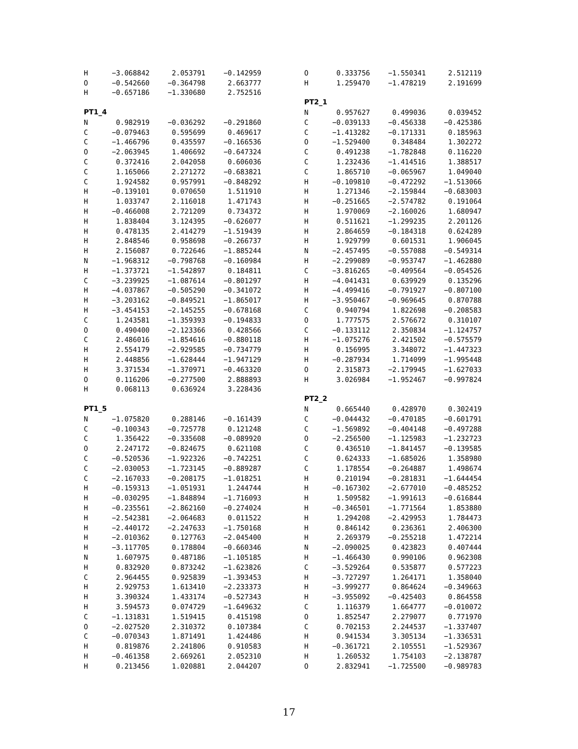| H | −3.068842 | 2.053791 | −0.142959 |
| O | −0.542660 | −0.364798 | 2.663777 |
| H | −0.657186 | −1.330680 | 2.752516 |
PT1_4
| N | 0.982919 | −0.036292 | −0.291860 |
| C | −0.079463 | 0.595699 | 0.469617 |
| C | −1.466796 | 0.435597 | −0.166536 |
| O | −2.063945 | 1.406692 | −0.647324 |
| C | 0.372416 | 2.042058 | 0.606036 |
| C | 1.165066 | 2.271272 | −0.683821 |
| C | 1.924582 | 0.957991 | −0.848292 |
| H | −0.139101 | 0.070650 | 1.511910 |
| H | 1.033747 | 2.116018 | 1.471743 |
| H | −0.466008 | 2.721209 | 0.734372 |
| H | 1.838404 | 3.124395 | −0.626077 |
| H | 0.478135 | 2.414279 | −1.519439 |
| H | 2.848546 | 0.958698 | −0.266737 |
| H | 2.156087 | 0.722646 | −1.885244 |
| N | −1.968312 | −0.798768 | −0.160984 |
| H | −1.373721 | −1.542897 | 0.184811 |
| C | −3.239925 | −1.087614 | −0.801297 |
| H | −4.037867 | −0.505290 | −0.341072 |
| H | −3.203162 | −0.849521 | −1.865017 |
| H | −3.454153 | −2.145255 | −0.678168 |
| C | 1.243581 | −1.359393 | −0.194833 |
| O | 0.490400 | −2.123366 | 0.428566 |
| C | 2.486016 | −1.854616 | −0.880118 |
| H | 2.554179 | −2.929585 | −0.734779 |
| H | 2.448856 | −1.628444 | −1.947129 |
| H | 3.371534 | −1.370971 | −0.463320 |
| O | 0.116206 | −0.277500 | 2.888893 |
| H | 0.068113 | 0.636924 | 3.228436 |
PT1_5
| N | −1.075820 | 0.288146 | −0.161439 |
| C | −0.100343 | −0.725778 | 0.121248 |
| C | 1.356422 | −0.335608 | −0.089920 |
| O | 2.247172 | −0.824675 | 0.621108 |
| C | −0.520536 | −1.922326 | −0.742251 |
| C | −2.030053 | −1.723145 | −0.889287 |
| C | −2.167033 | −0.208175 | −1.018251 |
| H | −0.159313 | −1.051931 | 1.244744 |
| H | −0.030295 | −1.848894 | −1.716093 |
| H | −0.235561 | −2.862160 | −0.274024 |
| H | −2.542381 | −2.064683 | 0.011522 |
| H | −2.440172 | −2.247633 | −1.750168 |
| H | −2.010362 | 0.127763 | −2.045400 |
| H | −3.117705 | 0.178804 | −0.660346 |
| N | 1.607975 | 0.487186 | −1.105185 |
| H | 0.832920 | 0.873242 | −1.623826 |
| C | 2.964455 | 0.925839 | −1.393453 |
| H | 2.929753 | 1.613410 | −2.233373 |
| H | 3.390324 | 1.433174 | −0.527343 |
| H | 3.594573 | 0.074729 | −1.649632 |
| C | −1.131831 | 1.519415 | 0.415198 |
| O | −2.027520 | 2.310372 | 0.107384 |
| C | −0.070343 | 1.871491 | 1.424486 |
| H | 0.819876 | 2.241806 | 0.910583 |
| H | −0.461358 | 2.669261 | 2.052310 |
| H | 0.213456 | 1.020881 | 2.044207 |
| O | 0.333756 | −1.550341 | 2.512119 |
| H | 1.259470 | −1.478219 | 2.191699 |
PT2_1
| N | 0.957627 | 0.499036 | 0.039452 |
| C | −0.039133 | −0.456338 | −0.425386 |
| C | −1.413282 | −0.171331 | 0.185963 |
| O | −1.529400 | 0.348484 | 1.302272 |
| C | 0.491238 | −1.782848 | 0.116220 |
| C | 1.232436 | −1.414516 | 1.388517 |
| C | 1.865710 | −0.065967 | 1.049040 |
| H | −0.109810 | −0.472292 | −1.513066 |
| H | 1.271346 | −2.159844 | −0.683003 |
| H | −0.251665 | −2.574782 | 0.191064 |
| H | 1.970069 | −2.160026 | 1.680947 |
| H | 0.511621 | −1.299235 | 2.201126 |
| H | 2.864659 | −0.184318 | 0.624289 |
| H | 1.929799 | 0.601531 | 1.906045 |
| N | −2.457495 | −0.557088 | −0.549314 |
| H | −2.299089 | −0.953747 | −1.462880 |
| C | −3.816265 | −0.409564 | −0.054526 |
| H | −4.041431 | 0.639929 | 0.135296 |
| H | −4.499416 | −0.791927 | −0.807100 |
| H | −3.950467 | −0.969645 | 0.870788 |
| C | 0.940794 | 1.822698 | −0.208583 |
| O | 1.777575 | 2.576672 | 0.310107 |
| C | −0.133112 | 2.350834 | −1.124757 |
| H | −1.075276 | 2.421502 | −0.575579 |
| H | 0.156995 | 3.348072 | −1.447323 |
| H | −0.287934 | 1.714099 | −1.995448 |
| O | 2.315873 | −2.179945 | −1.627033 |
| H | 3.026984 | −1.952467 | −0.997824 |
PT2_2
| N | 0.665440 | 0.428970 | 0.302419 |
| C | −0.044432 | −0.470185 | −0.601791 |
| C | −1.569892 | −0.404148 | −0.497288 |
| O | −2.256500 | −1.125983 | −1.232723 |
| C | 0.436510 | −1.841457 | −0.139585 |
| C | 0.624333 | −1.685026 | 1.358980 |
| C | 1.178554 | −0.264887 | 1.498674 |
| H | 0.210194 | −0.281831 | −1.644454 |
| H | −0.167302 | −2.677010 | −0.485252 |
| H | 1.509582 | −1.991613 | −0.616844 |
| H | −0.346501 | −1.771564 | 1.853880 |
| H | 1.294208 | −2.429953 | 1.784473 |
| H | 0.846142 | 0.236361 | 2.406300 |
| H | 2.269379 | −0.255218 | 1.472214 |
| N | −2.090025 | 0.423823 | 0.407444 |
| H | −1.466430 | 0.990106 | 0.962308 |
| C | −3.529264 | 0.535877 | 0.577223 |
| H | −3.727297 | 1.264171 | 1.358040 |
| H | −3.999277 | 0.864624 | −0.349663 |
| H | −3.955092 | −0.425403 | 0.864558 |
| C | 1.116379 | 1.664777 | −0.010072 |
| O | 1.852547 | 2.279077 | 0.771970 |
| C | 0.702153 | 2.244537 | −1.337407 |
| H | 0.941534 | 3.305134 | −1.336531 |
| H | −0.361721 | 2.105551 | −1.529367 |
| H | 1.260532 | 1.754103 | −2.138787 |
| O | 2.832941 | −1.725500 | −0.989783 |
17